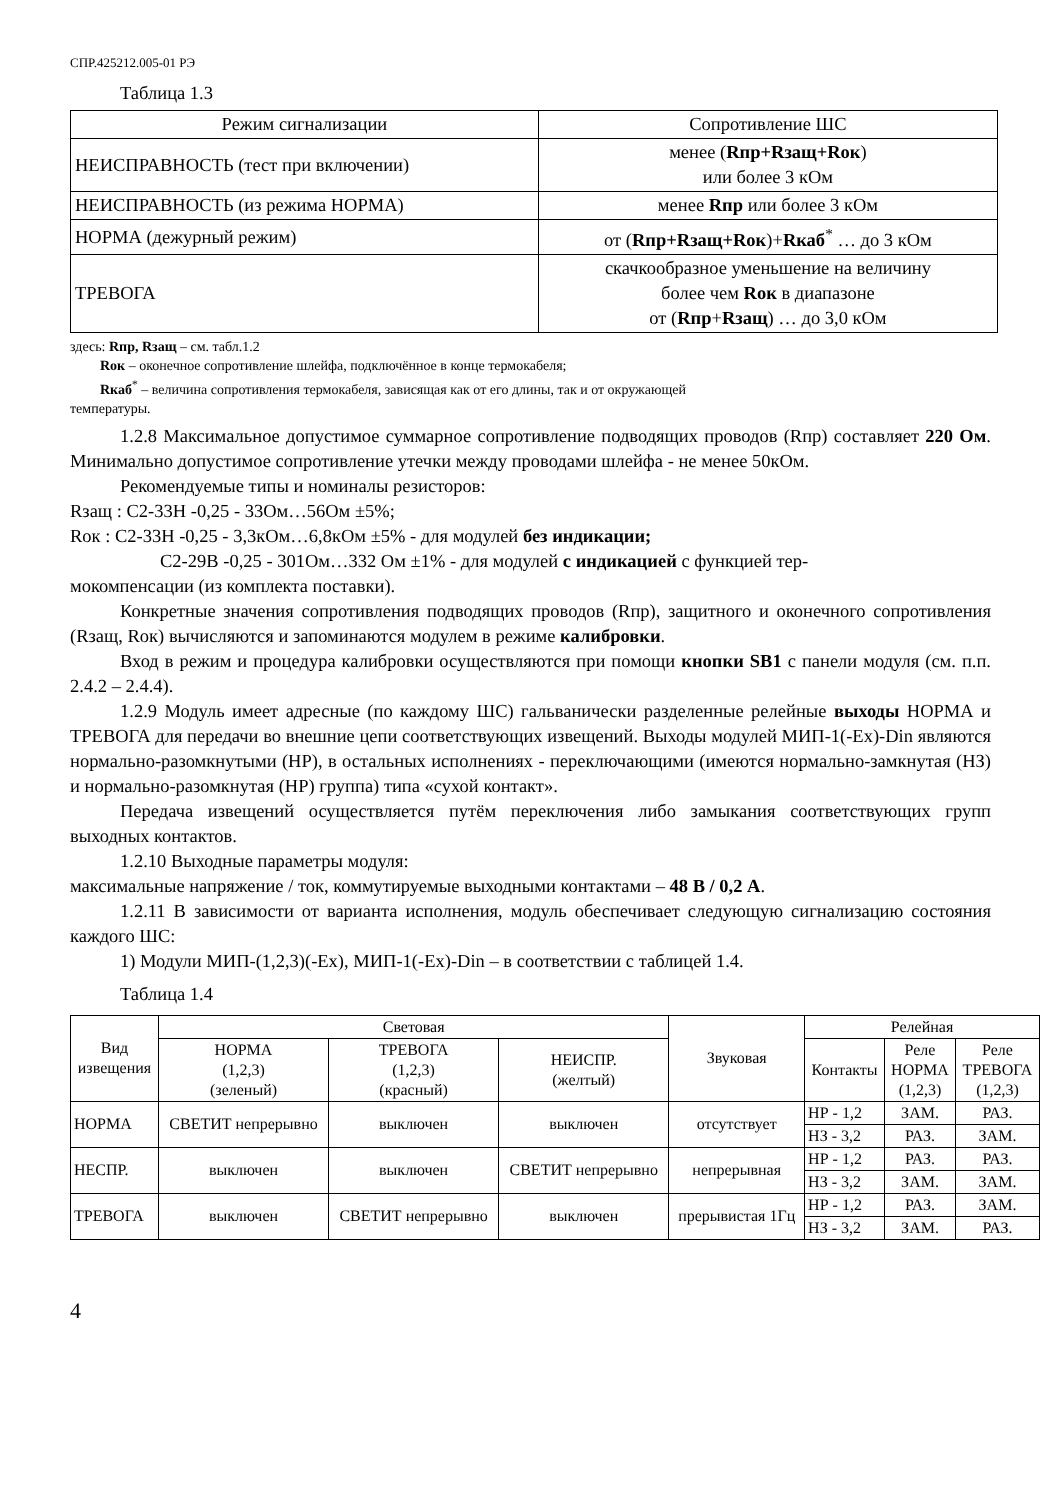СПР.425212.005-01 РЭ
Таблица 1.3
| Режим сигнализации | Сопротивление ШС |
| НЕИСПРАВНОСТЬ (тест при включении) | менее ( Rпр+Rзащ+Rок ) или более 3 кОм |
| НЕИСПРАВНОСТЬ (из режима НОРМА) | менее Rпр или более 3 кОм |
| НОРМА (дежурный режим) | от ( Rпр+Rзащ+Rок )+ Rкаб<sup>*</sup> … до 3 кОм |
| ТРЕВОГА | скачкообразное уменьшение на величину более чем Rок в диапазоне от ( Rпр + Rзащ ) … до 3,0 кОм |
здесь: Rпр, Rзащ – см. табл.1.2
Rок – оконечное сопротивление шлейфа, подключённое в конце термокабеля;
Rкаб<sup>*</sup> – величина сопротивления термокабеля, зависящая как от его длины, так и от окружающей
температуры.
1.2.8 Максимальное допустимое суммарное сопротивление подводящих проводов (Rпр) составляет 220 Ом. Минимально допустимое сопротивление утечки между проводами шлейфа - не менее 50кОм.
Рекомендуемые типы и номиналы резисторов:
Rзащ : С2-33Н -0,25 - 33Ом…56Ом ±5%;
Rок : С2-33Н -0,25 - 3,3кОм…6,8кОм ±5% - для модулей без индикации;
С2-29В -0,25 - 301Ом…332 Ом ±1% - для модулей с индикацией с функцией тер-
мокомпенсации (из комплекта поставки).
Конкретные значения сопротивления подводящих проводов (Rпр), защитного и оконечного сопротивления (Rзащ, Rок) вычисляются и запоминаются модулем в режиме калибровки.
Вход в режим и процедура калибровки осуществляются при помощи кнопки SB1 с панели модуля (см. п.п. 2.4.2 – 2.4.4).
1.2.9 Модуль имеет адресные (по каждому ШС) гальванически разделенные релейные выходы НОРМА и ТРЕВОГА для передачи во внешние цепи соответствующих извещений. Выходы модулей МИП-1(-Ex)-Din являются нормально-разомкнутыми (НР), в остальных исполнениях - переключающими (имеются нормально-замкнутая (НЗ) и нормально-разомкнутая (НР) группа) типа «сухой контакт».
Передача извещений осуществляется путём переключения либо замыкания соответствующих групп выходных контактов.
1.2.10 Выходные параметры модуля:
максимальные напряжение / ток, коммутируемые выходными контактами – 48 В / 0,2 А.
1.2.11 В зависимости от варианта исполнения, модуль обеспечивает следующую сигнализацию состояния каждого ШС:
1) Модули МИП-(1,2,3)(-Ex), МИП-1(-Ex)-Din – в соответствии с таблицей 1.4.
Таблица 1.4
| Вид извещения | Световая | | | Звуковая | Релейная | | |
| --- | --- | --- | --- | --- | --- | --- | --- |
| | НОРМА (1,2,3) (зеленый) | ТРЕВОГА (1,2,3) (красный) | НЕИСПР. (желтый) | | Контакты | Реле НОРМА (1,2,3) | Реле ТРЕВОГА (1,2,3) |
| НОРМА | СВЕТИТ непрерывно | выключен | выключен | отсутствует | НР - 1,2 | ЗАМ. | РАЗ. |
| | | | | | НЗ - 3,2 | РАЗ. | ЗАМ. |
| НЕСПР. | выключен | выключен | СВЕТИТ непрерывно | непрерывная | НР - 1,2 | РАЗ. | РАЗ. |
| | | | | | НЗ - 3,2 | ЗАМ. | ЗАМ. |
| ТРЕВОГА | выключен | СВЕТИТ непрерывно | выключен | прерывистая 1Гц | НР - 1,2 | РАЗ. | ЗАМ. |
| | | | | | НЗ - 3,2 | ЗАМ. | РАЗ. |
4